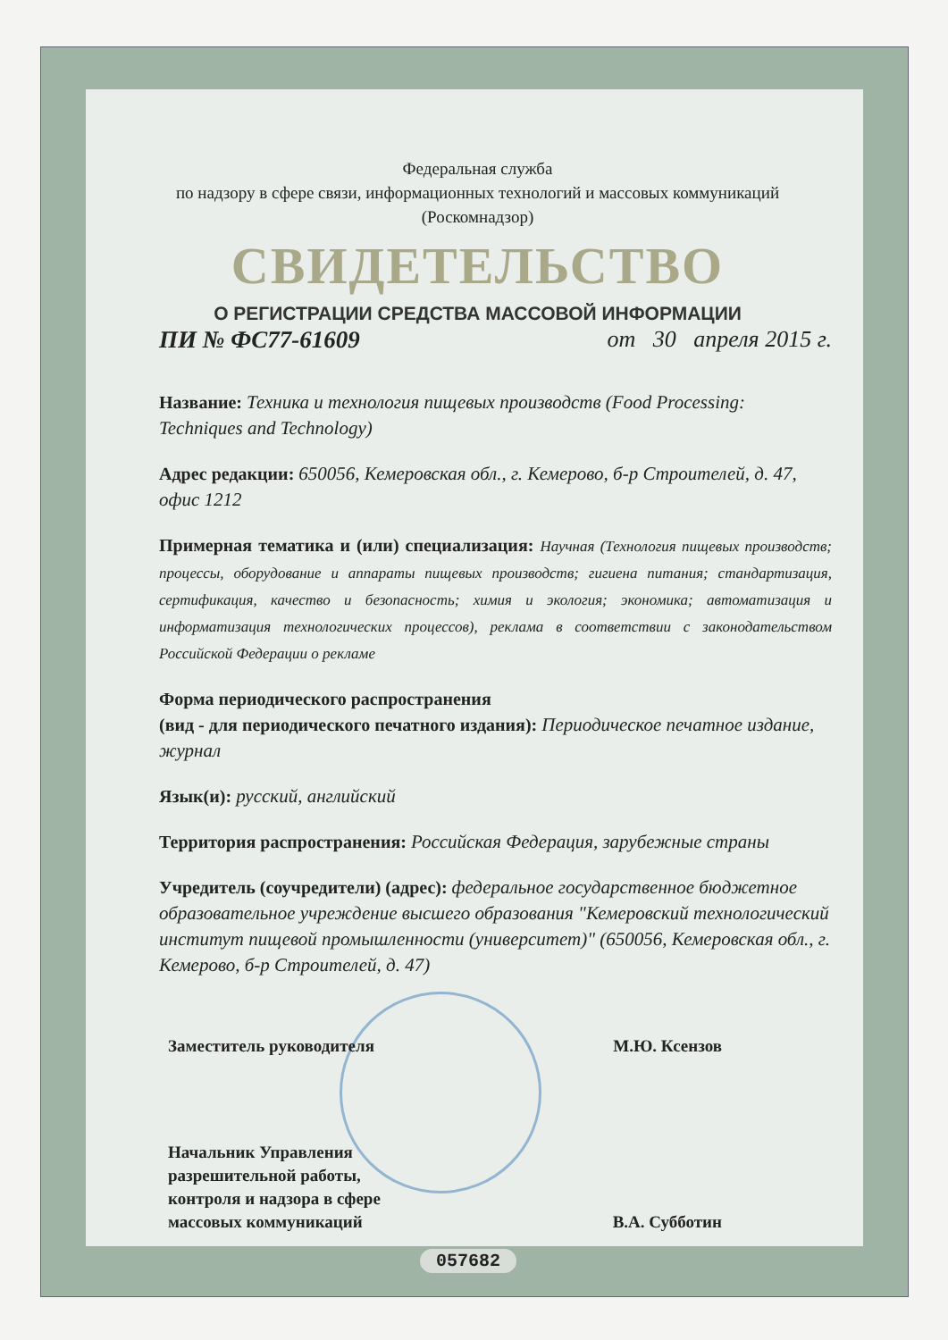Федеральная служба
по надзору в сфере связи, информационных технологий и массовых коммуникаций
(Роскомнадзор)
СВИДЕТЕЛЬСТВО
О РЕГИСТРАЦИИ СРЕДСТВА МАССОВОЙ ИНФОРМАЦИИ
ПИ № ФС77-61609 от 30 апреля 2015 г.
Название: Техника и технология пищевых производств (Food Processing: Techniques and Technology)
Адрес редакции: 650056, Кемеровская обл., г. Кемерово, б-р Строителей, д. 47, офис 1212
Примерная тематика и (или) специализация: Научная (Технология пищевых производств; процессы, оборудование и аппараты пищевых производств; гигиена питания; стандартизация, сертификация, качество и безопасность; химия и экология; экономика; автоматизация и информатизация технологических процессов), реклама в соответствии с законодательством Российской Федерации о рекламе
Форма периодического распространения
(вид - для периодического печатного издания): Периодическое печатное издание, журнал
Язык(и): русский, английский
Территория распространения: Российская Федерация, зарубежные страны
Учредитель (соучредители) (адрес): федеральное государственное бюджетное образовательное учреждение высшего образования "Кемеровский технологический институт пищевой промышленности (университет)" (650056, Кемеровская обл., г. Кемерово, б-р Строителей, д. 47)
Заместитель руководителя М.Ю. Ксензов
Начальник Управления
разрешительной работы,
контроля и надзора в сфере
массовых коммуникаций В.А. Субботин
057682